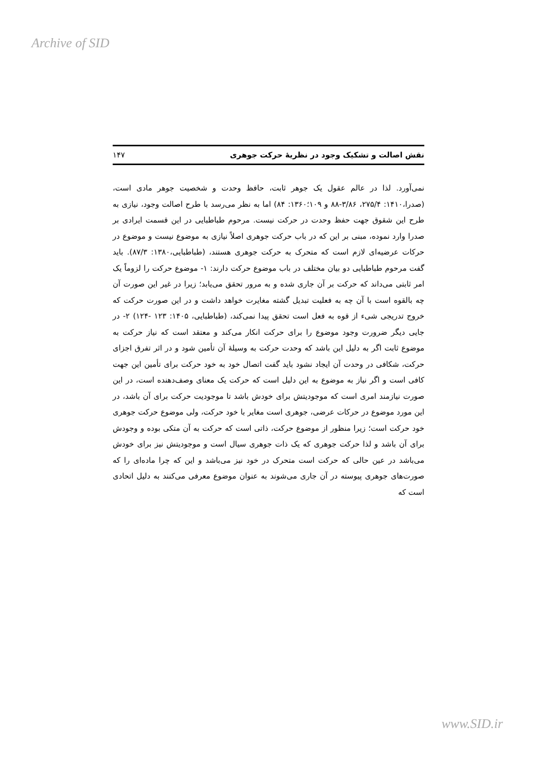Archive of SID
نقش اصالت و تشکیک وجود در نظریهٔ حرکت جوهری ۱۴۷
نمی‌آورد. لذا در عالم عقول یک جوهر ثابت، حافظ وحدت و شخصیت جوهر مادی است، (صدرا،۱۴۱۰: ۲۷۵/۴، ۳/۸۶-۸۸ و ۱۰۹؛۱۳۶۰: ۸۴) اما به نظر می‌رسد با طرح اصالت وجود، نیازی به طرح این شقوق جهت حفظ وحدت در حرکت نیست. مرحوم طباطبایی در این قسمت ایرادی بر صدرا وارد نموده، مبنی بر این که در باب حرکت جوهری اصلاً نیازی به موضوع نیست و موضوع در حرکات عرضیه‌ای لازم است که متحرک به حرکت جوهری هستند، (طباطبایی،۱۳۸۰: ۸۷/۳). باید گفت مرحوم طباطبایی دو بیان مختلف در باب موضوع حرکت دارند: ۱- موضوع حرکت را لزوماً یک امر ثابتی می‌داند که حرکت بر آن جاری شده و به مرور تحقق می‌یابد؛ زیرا در غیر این صورت آن چه بالقوه است با آن چه به فعلیت تبدیل گشته مغایرت خواهد داشت و در این صورت حرکت که خروج تدریجی شیء از قوه به فعل است تحقق پیدا نمی‌کند، (طباطبایی، ۱۴۰۵: ۱۲۳ -۱۲۴) ۲- در جایی دیگر ضرورت وجود موضوع را برای حرکت انکار می‌کند و معتقد است که نیاز حرکت به موضوع ثابت اگر به دلیل این باشد که وحدت حرکت به وسیلهٔ آن تأمین شود و در اثر تفرق اجزای حرکت، شکافی در وحدت آن ایجاد نشود باید گفت اتصال خود به خود حرکت برای تأمین این جهت کافی است و اگر نیاز به موضوع به این دلیل است که حرکت یک معنای وصف‌دهنده است، در این صورت نیازمند امری است که موجودیتش برای خودش باشد تا موجودیت حرکت برای آن باشد، در این مورد موضوع در حرکات عرضی، جوهری است مغایر با خود حرکت، ولی موضوع حرکت جوهری خود حرکت است؛ زیرا منظور از موضوع حرکت، ذاتی است که حرکت به آن متکی بوده و وجودش برای آن باشد و لذا حرکت جوهری که یک ذات جوهری سیال است و موجودیتش نیز برای خودش می‌باشد در عین حالی که حرکت است متحرک در خود نیز می‌باشد و این که چرا ماده‌ای را که صورت‌های جوهری پیوسته در آن جاری می‌شوند به عنوان موضوع معرفی می‌کنند به دلیل اتحادی است که
www.SID.ir